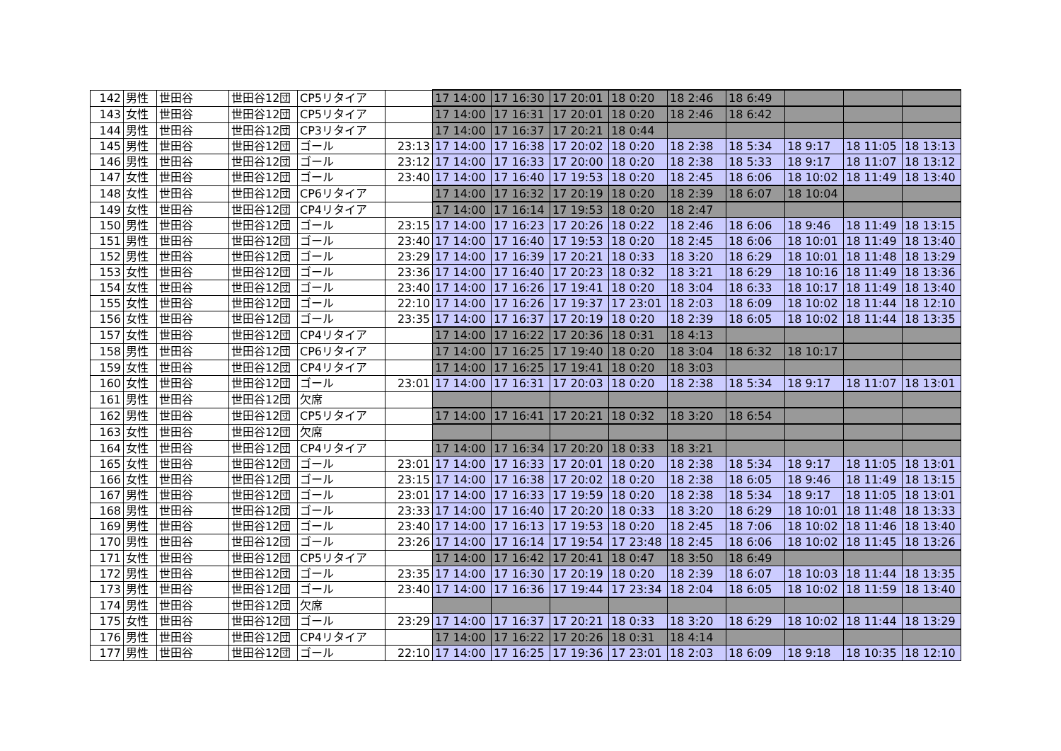| 142 | 男性 | 世田谷 | 世田谷12団 | CP5リタイア | | 17 14:00 | 17 16:30 | 17 20:01 | 18 0:20 | 18 2:46 | 18 6:49 | | | |
| 143 | 女性 | 世田谷 | 世田谷12団 | CP5リタイア | | 17 14:00 | 17 16:31 | 17 20:01 | 18 0:20 | 18 2:46 | 18 6:42 | | | |
| 144 | 男性 | 世田谷 | 世田谷12団 | CP3リタイア | | 17 14:00 | 17 16:37 | 17 20:21 | 18 0:44 | | | | | |
| 145 | 男性 | 世田谷 | 世田谷12団 | ゴール | 23:13 | 17 14:00 | 17 16:38 | 17 20:02 | 18 0:20 | 18 2:38 | 18 5:34 | 18 9:17 | 18 11:05 | 18 13:13 |
| 146 | 男性 | 世田谷 | 世田谷12団 | ゴール | 23:12 | 17 14:00 | 17 16:33 | 17 20:00 | 18 0:20 | 18 2:38 | 18 5:33 | 18 9:17 | 18 11:07 | 18 13:12 |
| 147 | 女性 | 世田谷 | 世田谷12団 | ゴール | 23:40 | 17 14:00 | 17 16:40 | 17 19:53 | 18 0:20 | 18 2:45 | 18 6:06 | 18 10:02 | 18 11:49 | 18 13:40 |
| 148 | 女性 | 世田谷 | 世田谷12団 | CP6リタイア | | 17 14:00 | 17 16:32 | 17 20:19 | 18 0:20 | 18 2:39 | 18 6:07 | 18 10:04 | | |
| 149 | 女性 | 世田谷 | 世田谷12団 | CP4リタイア | | 17 14:00 | 17 16:14 | 17 19:53 | 18 0:20 | 18 2:47 | | | | |
| 150 | 男性 | 世田谷 | 世田谷12団 | ゴール | 23:15 | 17 14:00 | 17 16:23 | 17 20:26 | 18 0:22 | 18 2:46 | 18 6:06 | 18 9:46 | 18 11:49 | 18 13:15 |
| 151 | 男性 | 世田谷 | 世田谷12団 | ゴール | 23:40 | 17 14:00 | 17 16:40 | 17 19:53 | 18 0:20 | 18 2:45 | 18 6:06 | 18 10:01 | 18 11:49 | 18 13:40 |
| 152 | 男性 | 世田谷 | 世田谷12団 | ゴール | 23:29 | 17 14:00 | 17 16:39 | 17 20:21 | 18 0:33 | 18 3:20 | 18 6:29 | 18 10:01 | 18 11:48 | 18 13:29 |
| 153 | 女性 | 世田谷 | 世田谷12団 | ゴール | 23:36 | 17 14:00 | 17 16:40 | 17 20:23 | 18 0:32 | 18 3:21 | 18 6:29 | 18 10:16 | 18 11:49 | 18 13:36 |
| 154 | 女性 | 世田谷 | 世田谷12団 | ゴール | 23:40 | 17 14:00 | 17 16:26 | 17 19:41 | 18 0:20 | 18 3:04 | 18 6:33 | 18 10:17 | 18 11:49 | 18 13:40 |
| 155 | 女性 | 世田谷 | 世田谷12団 | ゴール | 22:10 | 17 14:00 | 17 16:26 | 17 19:37 | 17 23:01 | 18 2:03 | 18 6:09 | 18 10:02 | 18 11:44 | 18 12:10 |
| 156 | 女性 | 世田谷 | 世田谷12団 | ゴール | 23:35 | 17 14:00 | 17 16:37 | 17 20:19 | 18 0:20 | 18 2:39 | 18 6:05 | 18 10:02 | 18 11:44 | 18 13:35 |
| 157 | 女性 | 世田谷 | 世田谷12団 | CP4リタイア | | 17 14:00 | 17 16:22 | 17 20:36 | 18 0:31 | 18 4:13 | | | | |
| 158 | 男性 | 世田谷 | 世田谷12団 | CP6リタイア | | 17 14:00 | 17 16:25 | 17 19:40 | 18 0:20 | 18 3:04 | 18 6:32 | 18 10:17 | | |
| 159 | 女性 | 世田谷 | 世田谷12団 | CP4リタイア | | 17 14:00 | 17 16:25 | 17 19:41 | 18 0:20 | 18 3:03 | | | | |
| 160 | 女性 | 世田谷 | 世田谷12団 | ゴール | 23:01 | 17 14:00 | 17 16:31 | 17 20:03 | 18 0:20 | 18 2:38 | 18 5:34 | 18 9:17 | 18 11:07 | 18 13:01 |
| 161 | 男性 | 世田谷 | 世田谷12団 | 欠席 | | | | | | | | | | |
| 162 | 男性 | 世田谷 | 世田谷12団 | CP5リタイア | | 17 14:00 | 17 16:41 | 17 20:21 | 18 0:32 | 18 3:20 | 18 6:54 | | | |
| 163 | 女性 | 世田谷 | 世田谷12団 | 欠席 | | | | | | | | | | |
| 164 | 女性 | 世田谷 | 世田谷12団 | CP4リタイア | | 17 14:00 | 17 16:34 | 17 20:20 | 18 0:33 | 18 3:21 | | | | |
| 165 | 女性 | 世田谷 | 世田谷12団 | ゴール | 23:01 | 17 14:00 | 17 16:33 | 17 20:01 | 18 0:20 | 18 2:38 | 18 5:34 | 18 9:17 | 18 11:05 | 18 13:01 |
| 166 | 女性 | 世田谷 | 世田谷12団 | ゴール | 23:15 | 17 14:00 | 17 16:38 | 17 20:02 | 18 0:20 | 18 2:38 | 18 6:05 | 18 9:46 | 18 11:49 | 18 13:15 |
| 167 | 男性 | 世田谷 | 世田谷12団 | ゴール | 23:01 | 17 14:00 | 17 16:33 | 17 19:59 | 18 0:20 | 18 2:38 | 18 5:34 | 18 9:17 | 18 11:05 | 18 13:01 |
| 168 | 男性 | 世田谷 | 世田谷12団 | ゴール | 23:33 | 17 14:00 | 17 16:40 | 17 20:20 | 18 0:33 | 18 3:20 | 18 6:29 | 18 10:01 | 18 11:48 | 18 13:33 |
| 169 | 男性 | 世田谷 | 世田谷12団 | ゴール | 23:40 | 17 14:00 | 17 16:13 | 17 19:53 | 18 0:20 | 18 2:45 | 18 7:06 | 18 10:02 | 18 11:46 | 18 13:40 |
| 170 | 男性 | 世田谷 | 世田谷12団 | ゴール | 23:26 | 17 14:00 | 17 16:14 | 17 19:54 | 17 23:48 | 18 2:45 | 18 6:06 | 18 10:02 | 18 11:45 | 18 13:26 |
| 171 | 女性 | 世田谷 | 世田谷12団 | CP5リタイア | | 17 14:00 | 17 16:42 | 17 20:41 | 18 0:47 | 18 3:50 | 18 6:49 | | | |
| 172 | 男性 | 世田谷 | 世田谷12団 | ゴール | 23:35 | 17 14:00 | 17 16:30 | 17 20:19 | 18 0:20 | 18 2:39 | 18 6:07 | 18 10:03 | 18 11:44 | 18 13:35 |
| 173 | 男性 | 世田谷 | 世田谷12団 | ゴール | 23:40 | 17 14:00 | 17 16:36 | 17 19:44 | 17 23:34 | 18 2:04 | 18 6:05 | 18 10:02 | 18 11:59 | 18 13:40 |
| 174 | 男性 | 世田谷 | 世田谷12団 | 欠席 | | | | | | | | | | |
| 175 | 女性 | 世田谷 | 世田谷12団 | ゴール | 23:29 | 17 14:00 | 17 16:37 | 17 20:21 | 18 0:33 | 18 3:20 | 18 6:29 | 18 10:02 | 18 11:44 | 18 13:29 |
| 176 | 男性 | 世田谷 | 世田谷12団 | CP4リタイア | | 17 14:00 | 17 16:22 | 17 20:26 | 18 0:31 | 18 4:14 | | | | |
| 177 | 男性 | 世田谷 | 世田谷12団 | ゴール | 22:10 | 17 14:00 | 17 16:25 | 17 19:36 | 17 23:01 | 18 2:03 | 18 6:09 | 18 9:18 | 18 10:35 | 18 12:10 |